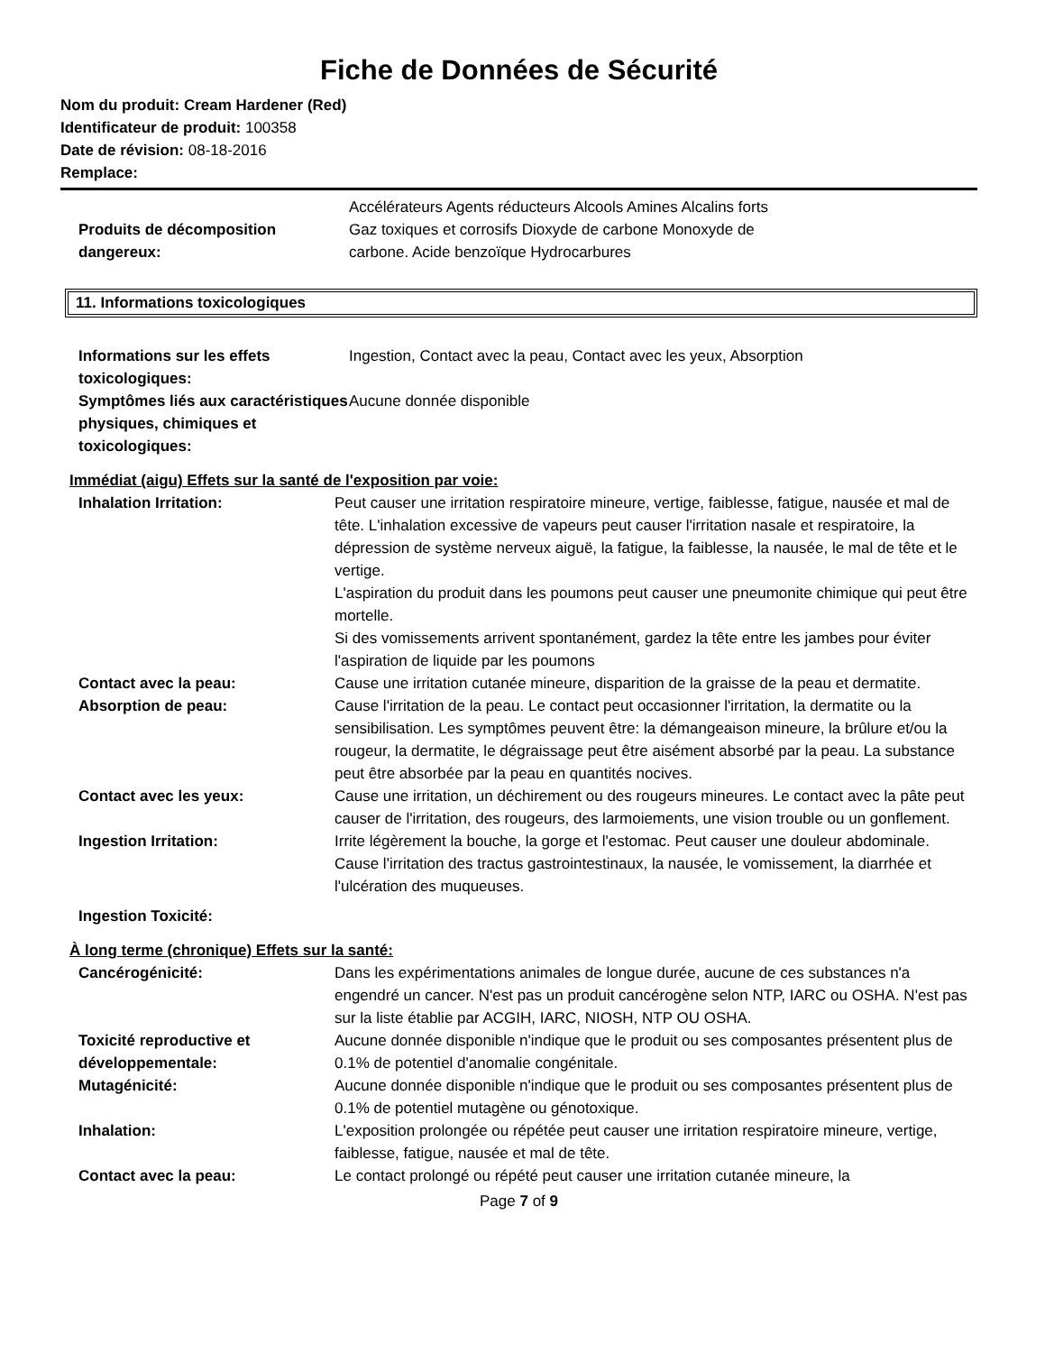Fiche de Données de Sécurité
Nom du produit: Cream Hardener (Red)
Identificateur de produit: 100358
Date de révision: 08-18-2016
Remplace:
Produits de décomposition dangereux:
Accélérateurs Agents réducteurs Alcools Amines Alcalins forts
Gaz toxiques et corrosifs Dioxyde de carbone Monoxyde de
carbone. Acide benzoïque Hydrocarbures
11. Informations toxicologiques
Informations sur les effets toxicologiques:
Ingestion, Contact avec la peau, Contact avec les yeux, Absorption
Symptômes liés aux caractéristiques physiques, chimiques et toxicologiques:
Aucune donnée disponible
Immédiat (aigu) Effets sur la santé de l'exposition par voie:
Inhalation Irritation: Peut causer une irritation respiratoire mineure, vertige, faiblesse, fatigue, nausée et mal de tête. L'inhalation excessive de vapeurs peut causer l'irritation nasale et respiratoire, la dépression de système nerveux aiguë, la fatigue, la faiblesse, la nausée, le mal de tête et le vertige.
L'aspiration du produit dans les poumons peut causer une pneumonite chimique qui peut être mortelle.
Si des vomissements arrivent spontanément, gardez la tête entre les jambes pour éviter l'aspiration de liquide par les poumons
Contact avec la peau: Cause une irritation cutanée mineure, disparition de la graisse de la peau et dermatite.
Absorption de peau: Cause l'irritation de la peau. Le contact peut occasionner l'irritation, la dermatite ou la sensibilisation. Les symptômes peuvent être: la démangeaison mineure, la brûlure et/ou la rougeur, la dermatite, le dégraissage peut être aisément absorbé par la peau. La substance peut être absorbée par la peau en quantités nocives.
Contact avec les yeux: Cause une irritation, un déchirement ou des rougeurs mineures. Le contact avec la pâte peut causer de l'irritation, des rougeurs, des larmoiements, une vision trouble ou un gonflement.
Ingestion Irritation: Irrite légèrement la bouche, la gorge et l'estomac. Peut causer une douleur abdominale. Cause l'irritation des tractus gastrointestinaux, la nausée, le vomissement, la diarrhée et l'ulcération des muqueuses.
Ingestion Toxicité:
À long terme (chronique) Effets sur la santé:
Cancérogénicité: Dans les expérimentations animales de longue durée, aucune de ces substances n'a engendré un cancer. N'est pas un produit cancérogène selon NTP, IARC ou OSHA. N'est pas sur la liste établie par ACGIH, IARC, NIOSH, NTP OU OSHA.
Toxicité reproductive et développementale:
Aucune donnée disponible n'indique que le produit ou ses composantes présentent plus de 0.1% de potentiel d'anomalie congénitale.
Mutagénicité: Aucune donnée disponible n'indique que le produit ou ses composantes présentent plus de 0.1% de potentiel mutagène ou génotoxique.
Inhalation: L'exposition prolongée ou répétée peut causer une irritation respiratoire mineure, vertige, faiblesse, fatigue, nausée et mal de tête.
Contact avec la peau: Le contact prolongé ou répété peut causer une irritation cutanée mineure, la
Page 7 of 9